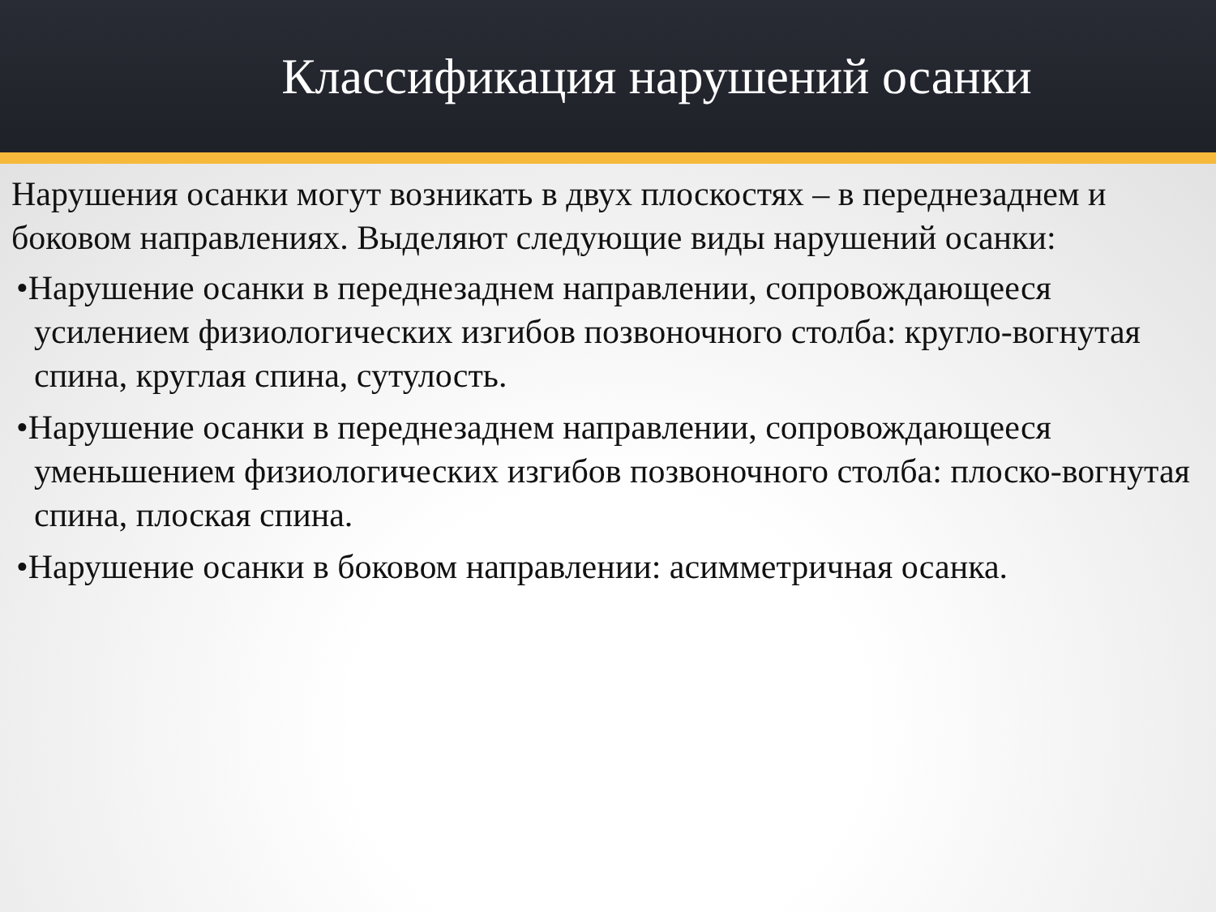Классификация нарушений осанки
Нарушения осанки могут возникать в двух плоскостях – в переднезаднем и боковом направлениях. Выделяют следующие виды нарушений осанки:
•Нарушение осанки в переднезаднем направлении, сопровождающееся усилением физиологических изгибов позвоночного столба: кругло-вогнутая спина, круглая спина, сутулость.
•Нарушение осанки в переднезаднем направлении, сопровождающееся уменьшением физиологических изгибов позвоночного столба: плоско-вогнутая спина, плоская спина.
•Нарушение осанки в боковом направлении: асимметричная осанка.